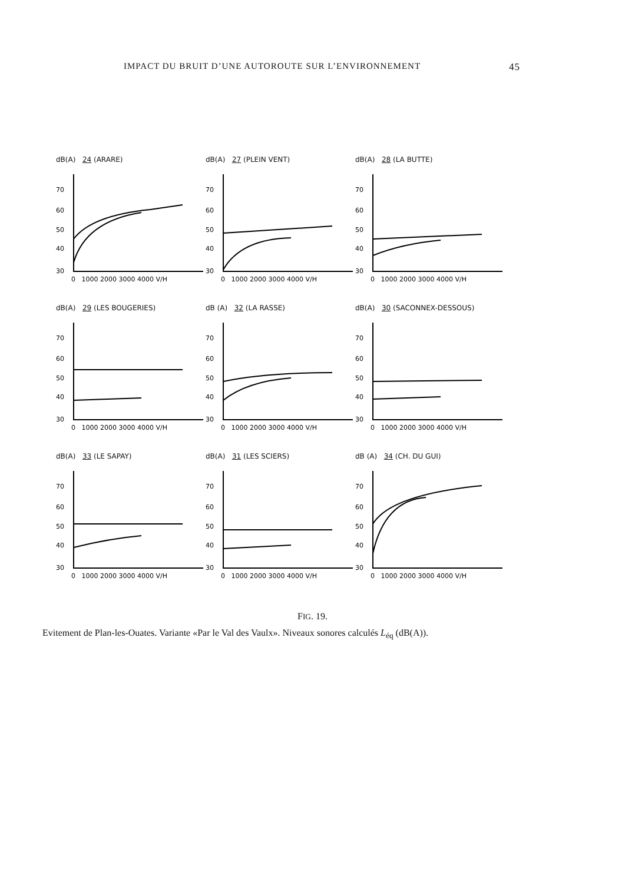IMPACT DU BRUIT D’UNE AUTOROUTE SUR L’ENVIRONNEMENT 45
dB(A) 24 (ARARE)
70
60
50
40
30
0 1000 2000 3000 4000 V/H
dB(A) 27 (PLEIN VENT)
70
60
50
40
30
0 1000 2000 3000 4000 V/H
dB(A) 28 (LA BUTTE)
70
60
50
40
30
0 1000 2000 3000 4000 V/H
dB(A) 29 (LES BOUGERIES)
70
60
50
40
30
0 1000 2000 3000 4000 V/H
dB (A) 32 (LA RASSE)
70
60
50
40
30
0 1000 2000 3000 4000 V/H
dB(A) 30 (SACONNEX-DESSOUS)
70
60
50
40
30
0 1000 2000 3000 4000 V/H
dB(A) 33 (LE SAPAY)
70
60
50
40
30
0 1000 2000 3000 4000 V/H
dB(A) 31 (LES SCIERS)
70
60
50
40
30
0 1000 2000 3000 4000 V/H
dB (A) 34 (CH. DU GUI)
70
60
50
40
30
0 1000 2000 3000 4000 V/H
FIG. 19.
Evitement de Plan-les-Ouates. Variante «Par le Val des Vaulx». Niveaux sonores calculés L<sub>éq</sub> (dB(A)).